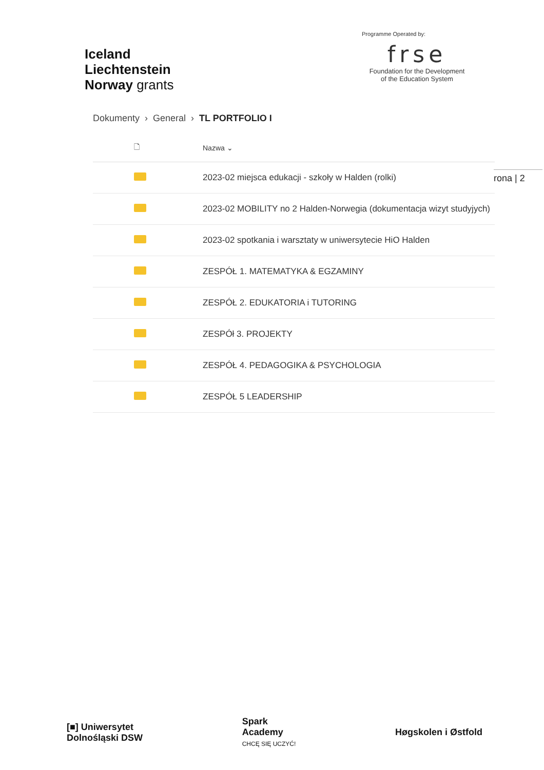Iceland
Liechtenstein
Norway grants
Programme Operated by:
frse
Foundation for the Development
of the Education System
Dokumenty › General › TL PORTFOLIO I
rona | 2
| 🗋 | Nazwa ⌄ |
| --- | --- |
| | 2023-02 miejsca edukacji - szkoły w Halden (rolki) |
| | 2023-02 MOBILITY no 2 Halden-Norwegia (dokumentacja wizyt studyjych) |
| | 2023-02 spotkania i warsztaty w uniwersytecie HiO Halden |
| | ZESPÓŁ 1. MATEMATYKA & EGZAMINY |
| | ZESPÓŁ 2. EDUKATORIA i TUTORING |
| | ZESPÓł 3. PROJEKTY |
| | ZESPÓŁ 4. PEDAGOGIKA & PSYCHOLOGIA |
| | ZESPÓŁ 5 LEADERSHIP |
[■] Uniwersytet
Dolnośląski DSW
Spark
Academy
CHCĘ SIĘ UCZYĆ!
Høgskolen i Østfold